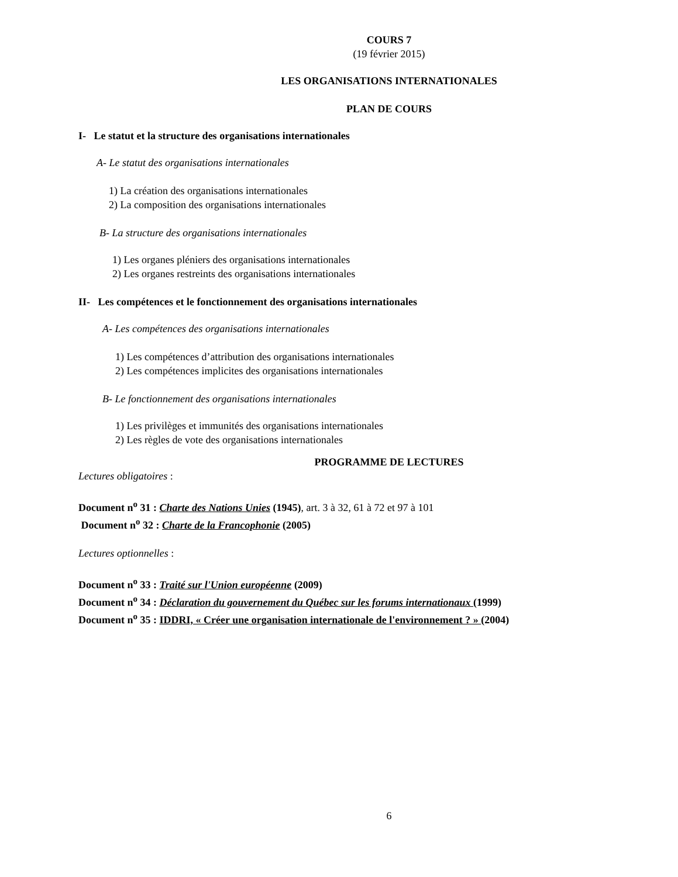COURS 7
(19 février 2015)
LES ORGANISATIONS INTERNATIONALES
PLAN DE COURS
I- Le statut et la structure des organisations internationales
A- Le statut des organisations internationales
1) La création des organisations internationales
2) La composition des organisations internationales
B- La structure des organisations internationales
1) Les organes pléniers des organisations internationales
2) Les organes restreints des organisations internationales
II- Les compétences et le fonctionnement des organisations internationales
A- Les compétences des organisations internationales
1) Les compétences d’attribution des organisations internationales
2) Les compétences implicites des organisations internationales
B- Le fonctionnement des organisations internationales
1) Les privilèges et immunités des organisations internationales
2) Les règles de vote des organisations internationales
PROGRAMME DE LECTURES
Lectures obligatoires :
Document n<sup>o</sup> 31 : Charte des Nations Unies (1945), art. 3 à 32, 61 à 72 et 97 à 101
Document n<sup>o</sup> 32 : Charte de la Francophonie (2005)
Lectures optionnelles :
Document n<sup>o</sup> 33 : Traité sur l'Union européenne (2009)
Document n<sup>o</sup> 34 : Déclaration du gouvernement du Québec sur les forums internationaux (1999)
Document n<sup>o</sup> 35 : IDDRI, « Créer une organisation internationale de l'environnement ? » (2004)
6